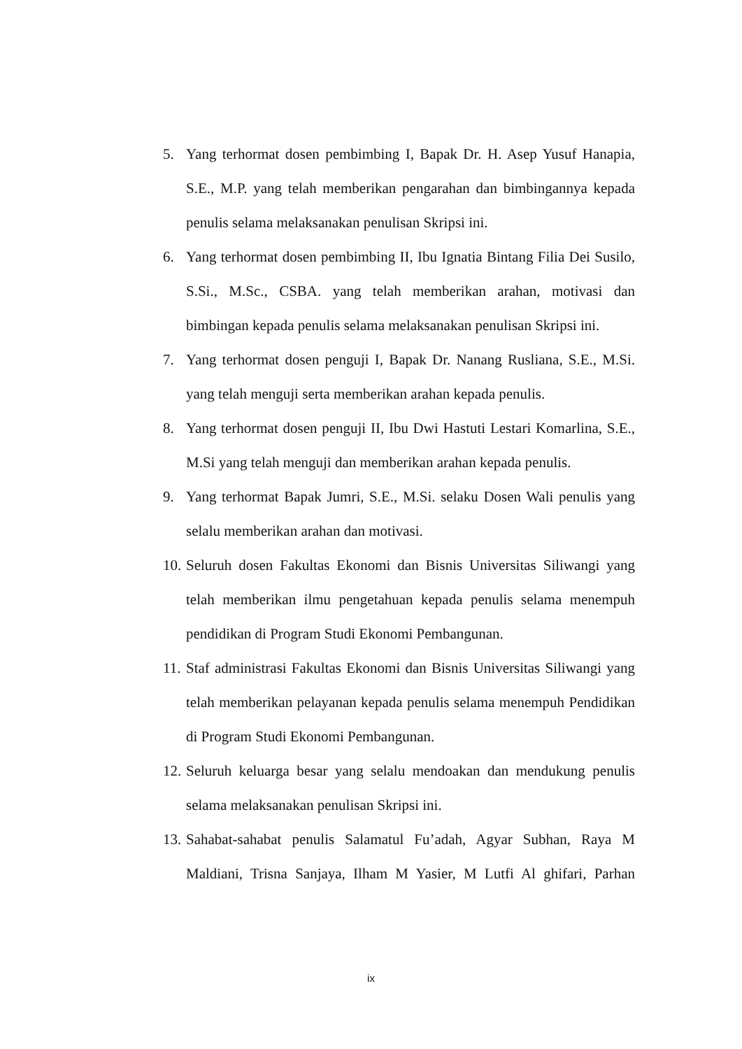5. Yang terhormat dosen pembimbing I, Bapak Dr. H. Asep Yusuf Hanapia, S.E., M.P. yang telah memberikan pengarahan dan bimbingannya kepada penulis selama melaksanakan penulisan Skripsi ini.
6. Yang terhormat dosen pembimbing II, Ibu Ignatia Bintang Filia Dei Susilo, S.Si., M.Sc., CSBA. yang telah memberikan arahan, motivasi dan bimbingan kepada penulis selama melaksanakan penulisan Skripsi ini.
7. Yang terhormat dosen penguji I, Bapak Dr. Nanang Rusliana, S.E., M.Si. yang telah menguji serta memberikan arahan kepada penulis.
8. Yang terhormat dosen penguji II, Ibu Dwi Hastuti Lestari Komarlina, S.E., M.Si yang telah menguji dan memberikan arahan kepada penulis.
9. Yang terhormat Bapak Jumri, S.E., M.Si. selaku Dosen Wali penulis yang selalu memberikan arahan dan motivasi.
10. Seluruh dosen Fakultas Ekonomi dan Bisnis Universitas Siliwangi yang telah memberikan ilmu pengetahuan kepada penulis selama menempuh pendidikan di Program Studi Ekonomi Pembangunan.
11. Staf administrasi Fakultas Ekonomi dan Bisnis Universitas Siliwangi yang telah memberikan pelayanan kepada penulis selama menempuh Pendidikan di Program Studi Ekonomi Pembangunan.
12. Seluruh keluarga besar yang selalu mendoakan dan mendukung penulis selama melaksanakan penulisan Skripsi ini.
13. Sahabat-sahabat penulis Salamatul Fu’adah, Agyar Subhan, Raya M Maldiani, Trisna Sanjaya, Ilham M Yasier, M Lutfi Al ghifari, Parhan
ix